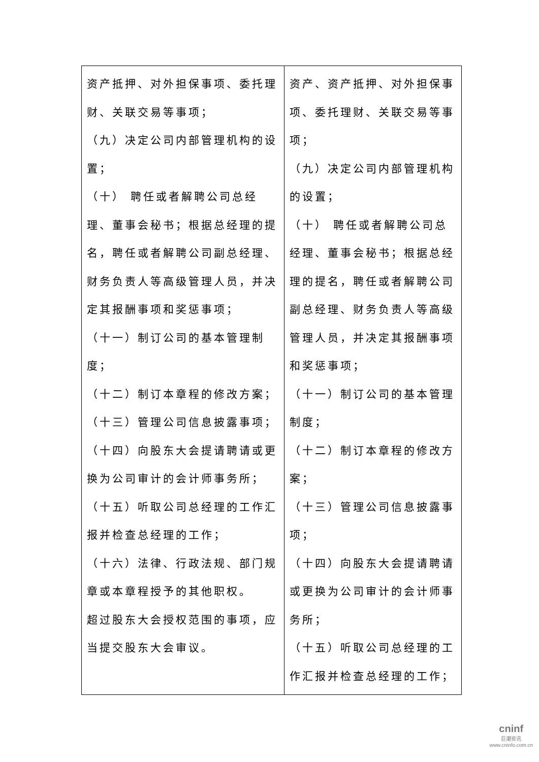| 资产抵押、对外担保事项、委托理财、关联交易等事项； （九）决定公司内部管理机构的设置； （十） 聘任或者解聘公司总经理、董事会秘书；根据总经理的提名，聘任或者解聘公司副总经理、财务负责人等高级管理人员，并决定其报酬事项和奖惩事项； （十一）制订公司的基本管理制度； （十二）制订本章程的修改方案； （十三）管理公司信息披露事项； （十四）向股东大会提请聘请或更换为公司审计的会计师事务所； （十五）听取公司总经理的工作汇报并检查总经理的工作； （十六）法律、行政法规、部门规章或本章程授予的其他职权。 超过股东大会授权范围的事项，应当提交股东大会审议。 | 资产、资产抵押、对外担保事项、委托理财、关联交易等事项； （九）决定公司内部管理机构的设置； （十） 聘任或者解聘公司总经理、董事会秘书；根据总经理的提名，聘任或者解聘公司副总经理、财务负责人等高级管理人员，并决定其报酬事项和奖惩事项； （十一）制订公司的基本管理制度； （十二）制订本章程的修改方案； （十三）管理公司信息披露事项； （十四）向股东大会提请聘请或更换为公司审计的会计师事务所； （十五）听取公司总经理的工作汇报并检查总经理的工作； |
cninf
巨潮资讯
www.cninfo.com.cn